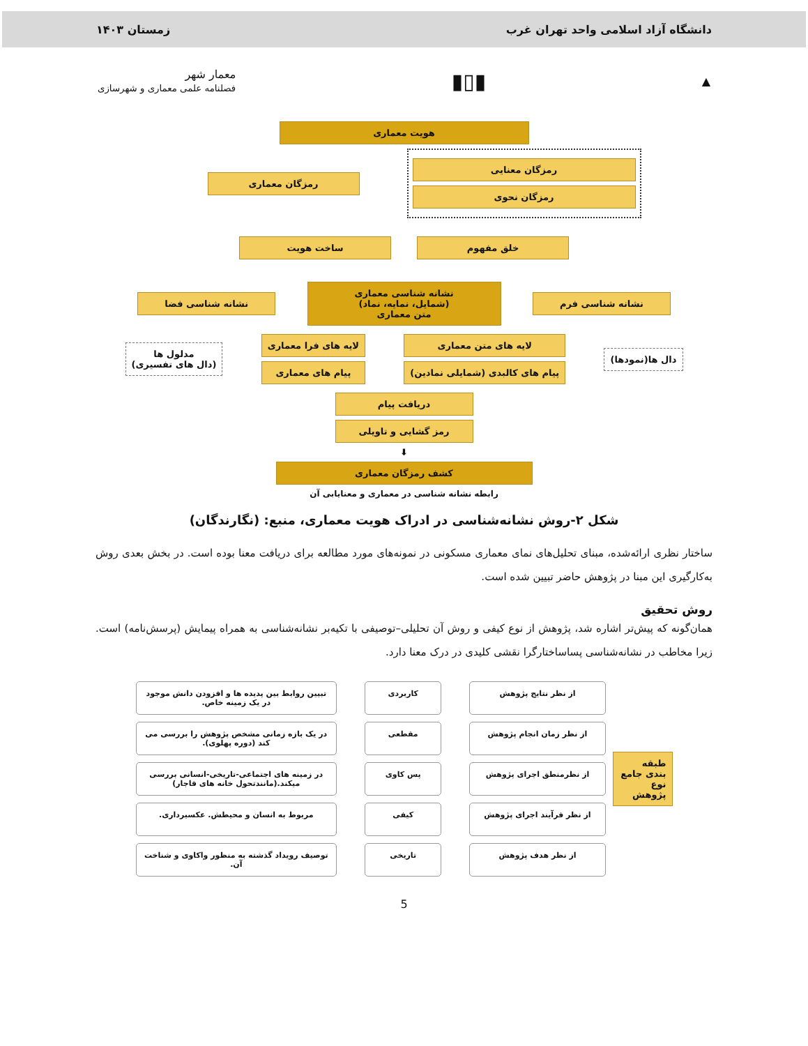دانشگاه آزاد اسلامی واحد تهران غرب زمستان ۱۴۰۳
▲ ▮▯▮ معمار شهر
فصلنامه علمی معماری و شهرسازی
هویت معماری
رمزگان معنایی
رمزگان نحوی
رمزگان معماری
خلق مفهوم ساخت هویت
نشانه شناسی فرم
نشانه شناسی معماری
(شمایل، نمایه، نماد)
متن معماری
نشانه شناسی فضا
دال ها(نمودها)
لایه های متن معماری
پیام های کالبدی (شمایلی نمادین)
لایه های فرا معماری
پیام های معماری
مدلول ها
(دال های تفسیری)
دریافت پیام
رمز گشایی و تاویلی
⬇
کشف رمزگان معماری
رابطه نشانه شناسی در معماری و معنایابی آن
شکل ۲-روش نشانه‌شناسی در ادراک هویت معماری، منبع: (نگارندگان)
ساختار نظری ارائه‌شده، مبنای تحلیل‌های نمای معماری مسکونی در نمونه‌های مورد مطالعه برای دریافت معنا بوده است. در بخش بعدی روش به‌کارگیری این مبنا در پژوهش حاضر تبیین شده است.
روش تحقیق
همان‌گونه که پیش‌تر اشاره شد، پژوهش از نوع کیفی و روش آن تحلیلی–توصیفی با تکیه‌بر نشانه‌شناسی به همراه پیمایش (پرسش‌نامه) است. زیرا مخاطب در نشانه‌شناسی پساساختارگرا نقشی کلیدی در درک معنا دارد.
طبقه بندی جامع نوع پژوهش
از نظر نتایج پژوهش
از نظر زمان انجام پژوهش
از نظرمنطق اجرای پژوهش
از نظر فرآیند اجرای پژوهش
از نظر هدف پژوهش
کاربردی
مقطعی
پس کاوی
کیفی
تاریخی
تبیین روابط بین پدیده ها و افزودن دانش موجود در یک زمینه خاص.
در یک بازه زمانی مشخص پژوهش را بررسی می کند (دوره پهلوی).
در زمینه های اجتماعی-تاریخی-انسانی بررسی میکند.(مانندتحول خانه های قاجار)
مربوط به انسان و محیطش. عکسبرداری.
توصیف رویداد گذشته به منظور واکاوی و شناخت آن.
5